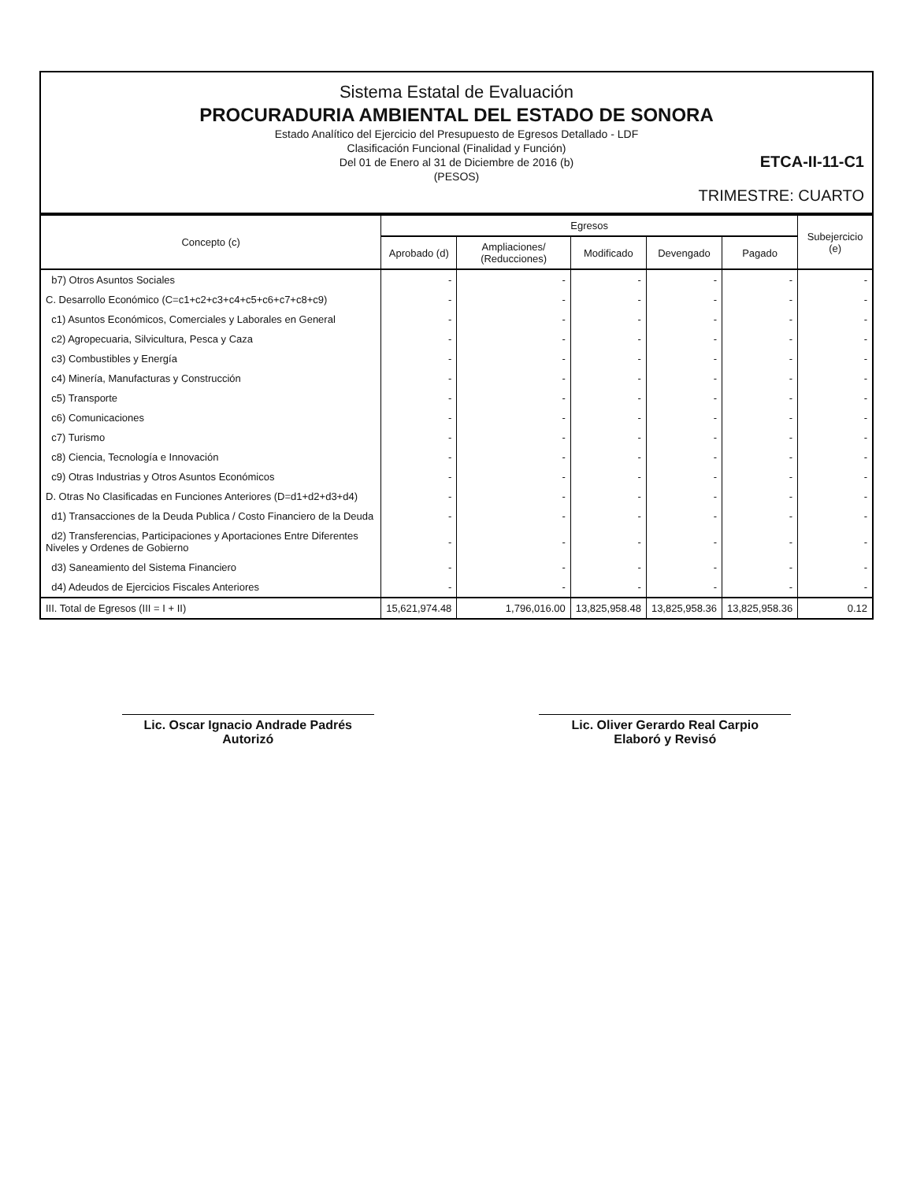Sistema Estatal de Evaluación
PROCURADURIA AMBIENTAL DEL ESTADO DE SONORA
Estado Analítico del Ejercicio del Presupuesto de Egresos Detallado - LDF
Clasificación Funcional (Finalidad y Función)
Del 01 de Enero al 31 de Diciembre de 2016 (b)
(PESOS)
ETCA-II-11-C1
TRIMESTRE: CUARTO
| Concepto (c) | Egresos | | | | | Subejercicio (e) |
| --- | --- | --- | --- | --- | --- | --- |
| | Aprobado (d) | Ampliaciones/ (Reducciones) | Modificado | Devengado | Pagado | |
| b7) Otros Asuntos Sociales | - | - | - | - | - | - |
| C. Desarrollo Económico (C=c1+c2+c3+c4+c5+c6+c7+c8+c9) | - | - | - | - | - | - |
| c1) Asuntos Económicos, Comerciales y Laborales en General | - | - | - | - | - | - |
| c2) Agropecuaria, Silvicultura, Pesca y Caza | - | - | - | - | - | - |
| c3) Combustibles y Energía | - | - | - | - | - | - |
| c4) Minería, Manufacturas y Construcción | - | - | - | - | - | - |
| c5) Transporte | - | - | - | - | - | - |
| c6) Comunicaciones | - | - | - | - | - | - |
| c7) Turismo | - | - | - | - | - | - |
| c8) Ciencia, Tecnología e Innovación | - | - | - | - | - | - |
| c9) Otras Industrias y Otros Asuntos Económicos | - | - | - | - | - | - |
| D. Otras No Clasificadas en Funciones Anteriores (D=d1+d2+d3+d4) | - | - | - | - | - | - |
| d1) Transacciones de la Deuda Publica / Costo Financiero de la Deuda | - | - | - | - | - | - |
| d2) Transferencias, Participaciones y Aportaciones Entre Diferentes Niveles y Ordenes de Gobierno | - | - | - | - | - | - |
| d3) Saneamiento del Sistema Financiero | - | - | - | - | - | - |
| d4) Adeudos de Ejercicios Fiscales Anteriores | - | - | - | - | - | - |
| III. Total de Egresos (III = I + II) | 15,621,974.48 | 1,796,016.00 | 13,825,958.48 | 13,825,958.36 | 13,825,958.36 | 0.12 |
Lic. Oscar Ignacio Andrade Padrés
Autorizó
Lic. Oliver Gerardo Real Carpio
Elaboró y Revisó